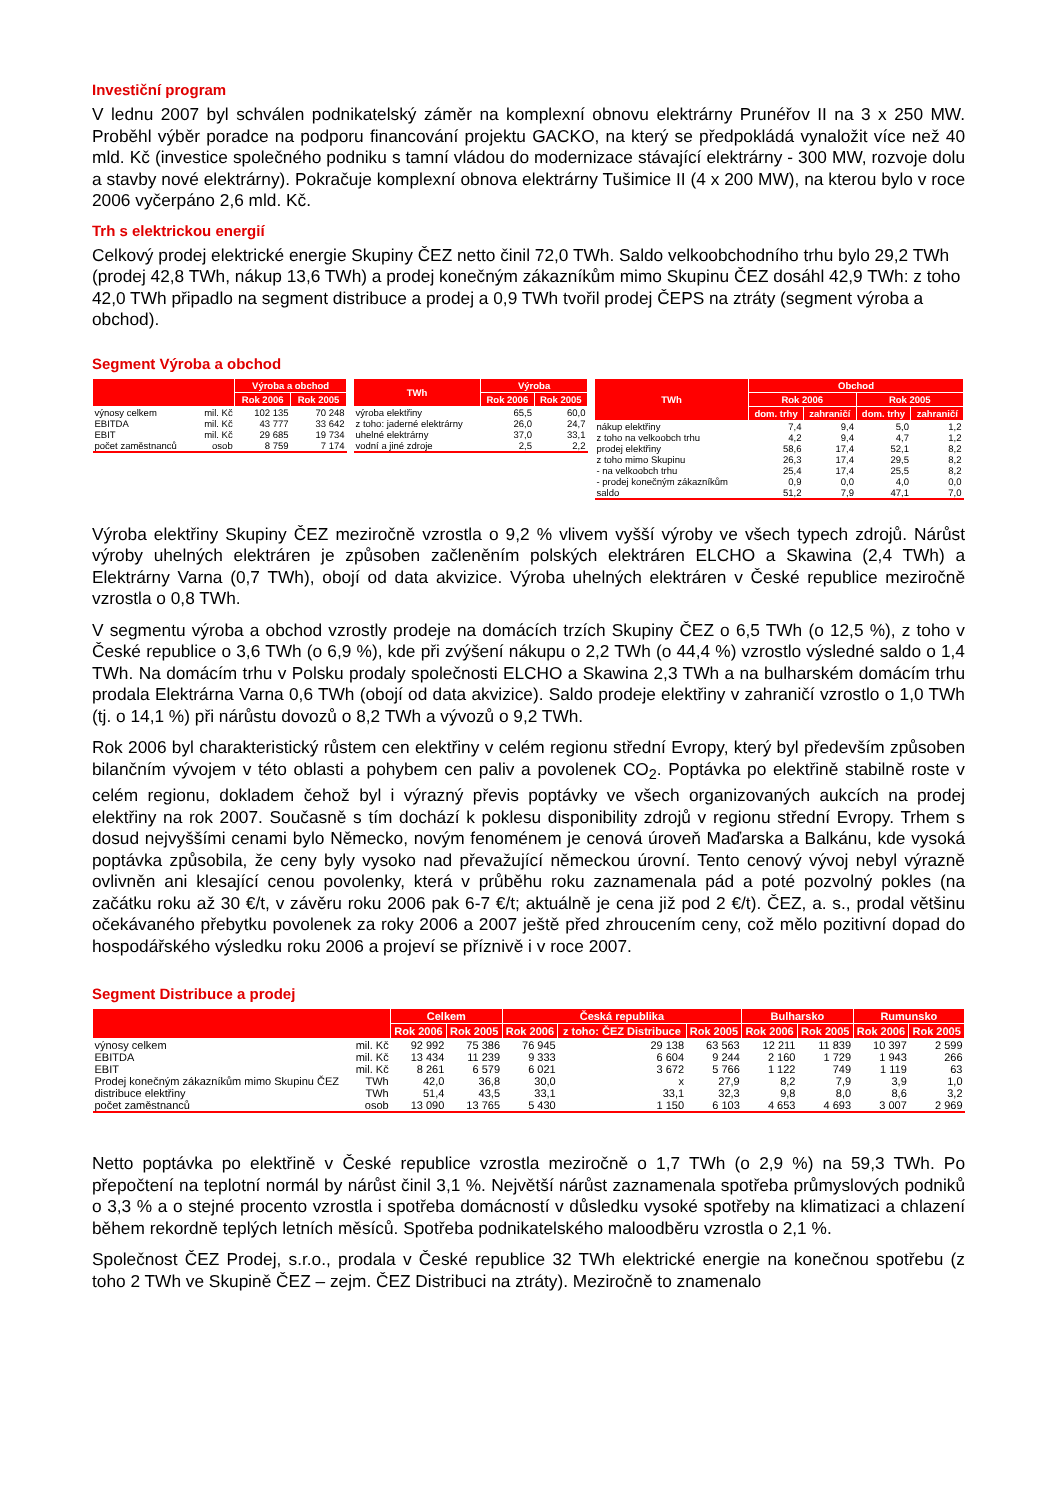Investiční program
V lednu 2007 byl schválen podnikatelský záměr na komplexní obnovu elektrárny Prunéřov II na 3 x 250 MW. Proběhl výběr poradce na podporu financování projektu GACKO, na který se předpokládá vynaložit více než 40 mld. Kč (investice společného podniku s tamní vládou do modernizace stávající elektrárny - 300 MW, rozvoje dolu a stavby nové elektrárny). Pokračuje komplexní obnova elektrárny Tušimice II (4 x 200 MW), na kterou bylo v roce 2006 vyčerpáno 2,6 mld. Kč.
Trh s elektrickou energií
Celkový prodej elektrické energie Skupiny ČEZ netto činil 72,0 TWh. Saldo velkoobchodního trhu bylo 29,2 TWh (prodej 42,8 TWh, nákup 13,6 TWh) a prodej konečným zákazníkům mimo Skupinu ČEZ dosáhl 42,9 TWh: z toho 42,0 TWh připadlo na segment distribuce a prodej a 0,9 TWh tvořil prodej ČEPS na ztráty (segment výroba a obchod).
Segment Výroba a obchod
| | | Výroba a obchod | |
| --- | --- | --- | --- |
| | | Rok 2006 | Rok 2005 |
| výnosy celkem | mil. Kč | 102 135 | 70 248 |
| EBITDA | mil. Kč | 43 777 | 33 642 |
| EBIT | mil. Kč | 29 685 | 19 734 |
| počet zaměstnanců | osob | 8 759 | 7 174 |
| TWh | Výroba | |
| --- | --- | --- |
| | Rok 2006 | Rok 2005 |
| výroba elektřiny | 65,5 | 60,0 |
| z toho: jaderné elektrárny | 26,0 | 24,7 |
| uhelné elektrárny | 37,0 | 33,1 |
| vodní a jiné zdroje | 2,5 | 2,2 |
| TWh | Obchod | | | |
| --- | --- | --- | --- | --- |
| | Rok 2006 | | Rok 2005 | |
| | dom. trhy | zahraničí | dom. trhy | zahraničí |
| nákup elektřiny | 7,4 | 9,4 | 5,0 | 1,2 |
| z toho na velkoobch trhu | 4,2 | 9,4 | 4,7 | 1,2 |
| prodej elektřiny | 58,6 | 17,4 | 52,1 | 8,2 |
| z toho mimo Skupinu | 26,3 | 17,4 | 29,5 | 8,2 |
| - na velkoobch trhu | 25,4 | 17,4 | 25,5 | 8,2 |
| - prodej konečným zákazníkům | 0,9 | 0,0 | 4,0 | 0,0 |
| saldo | 51,2 | 7,9 | 47,1 | 7,0 |
Výroba elektřiny Skupiny ČEZ meziročně vzrostla o 9,2 % vlivem vyšší výroby ve všech typech zdrojů. Nárůst výroby uhelných elektráren je způsoben začleněním polských elektráren ELCHO a Skawina (2,4 TWh) a Elektrárny Varna (0,7 TWh), obojí od data akvizice. Výroba uhelných elektráren v České republice meziročně vzrostla o 0,8 TWh.
V segmentu výroba a obchod vzrostly prodeje na domácích trzích Skupiny ČEZ o 6,5 TWh (o 12,5 %), z toho v České republice o 3,6 TWh (o 6,9 %), kde při zvýšení nákupu o 2,2 TWh (o 44,4 %) vzrostlo výsledné saldo o 1,4 TWh. Na domácím trhu v Polsku prodaly společnosti ELCHO a Skawina 2,3 TWh a na bulharském domácím trhu prodala Elektrárna Varna 0,6 TWh (obojí od data akvizice). Saldo prodeje elektřiny v zahraničí vzrostlo o 1,0 TWh (tj. o 14,1 %) při nárůstu dovozů o 8,2 TWh a vývozů o 9,2 TWh.
Rok 2006 byl charakteristický růstem cen elektřiny v celém regionu střední Evropy, který byl především způsoben bilančním vývojem v této oblasti a pohybem cen paliv a povolenek CO<sub>2</sub>. Poptávka po elektřině stabilně roste v celém regionu, dokladem čehož byl i výrazný převis poptávky ve všech organizovaných aukcích na prodej elektřiny na rok 2007. Současně s tím dochází k poklesu disponibility zdrojů v regionu střední Evropy. Trhem s dosud nejvyššími cenami bylo Německo, novým fenoménem je cenová úroveň Maďarska a Balkánu, kde vysoká poptávka způsobila, že ceny byly vysoko nad převažující německou úrovní. Tento cenový vývoj nebyl výrazně ovlivněn ani klesající cenou povolenky, která v průběhu roku zaznamenala pád a poté pozvolný pokles (na začátku roku až 30 €/t, v závěru roku 2006 pak 6-7 €/t; aktuálně je cena již pod 2 €/t). ČEZ, a. s., prodal většinu očekávaného přebytku povolenek za roky 2006 a 2007 ještě před zhroucením ceny, což mělo pozitivní dopad do hospodářského výsledku roku 2006 a projeví se příznivě i v roce 2007.
Segment Distribuce a prodej
| | | Celkem | | Česká republika | | | Bulharsko | | Rumunsko | |
| --- | --- | --- | --- | --- | --- | --- | --- | --- | --- | --- |
| | | Rok 2006 | Rok 2005 | Rok 2006 | z toho: ČEZ Distribuce | Rok 2005 | Rok 2006 | Rok 2005 | Rok 2006 | Rok 2005 |
| výnosy celkem | mil. Kč | 92 992 | 75 386 | 76 945 | 29 138 | 63 563 | 12 211 | 11 839 | 10 397 | 2 599 |
| EBITDA | mil. Kč | 13 434 | 11 239 | 9 333 | 6 604 | 9 244 | 2 160 | 1 729 | 1 943 | 266 |
| EBIT | mil. Kč | 8 261 | 6 579 | 6 021 | 3 672 | 5 766 | 1 122 | 749 | 1 119 | 63 |
| Prodej konečným zákazníkům mimo Skupinu ČEZ | TWh | 42,0 | 36,8 | 30,0 | x | 27,9 | 8,2 | 7,9 | 3,9 | 1,0 |
| distribuce elektřiny | TWh | 51,4 | 43,5 | 33,1 | 33,1 | 32,3 | 9,8 | 8,0 | 8,6 | 3,2 |
| počet zaměstnanců | osob | 13 090 | 13 765 | 5 430 | 1 150 | 6 103 | 4 653 | 4 693 | 3 007 | 2 969 |
Netto poptávka po elektřině v České republice vzrostla meziročně o 1,7 TWh (o 2,9 %) na 59,3 TWh. Po přepočtení na teplotní normál by nárůst činil 3,1 %. Největší nárůst zaznamenala spotřeba průmyslových podniků o 3,3 % a o stejné procento vzrostla i spotřeba domácností v důsledku vysoké spotřeby na klimatizaci a chlazení během rekordně teplých letních měsíců. Spotřeba podnikatelského maloodběru vzrostla o 2,1 %.
Společnost ČEZ Prodej, s.r.o., prodala v České republice 32 TWh elektrické energie na konečnou spotřebu (z toho 2 TWh ve Skupině ČEZ – zejm. ČEZ Distribuci na ztráty). Meziročně to znamenalo